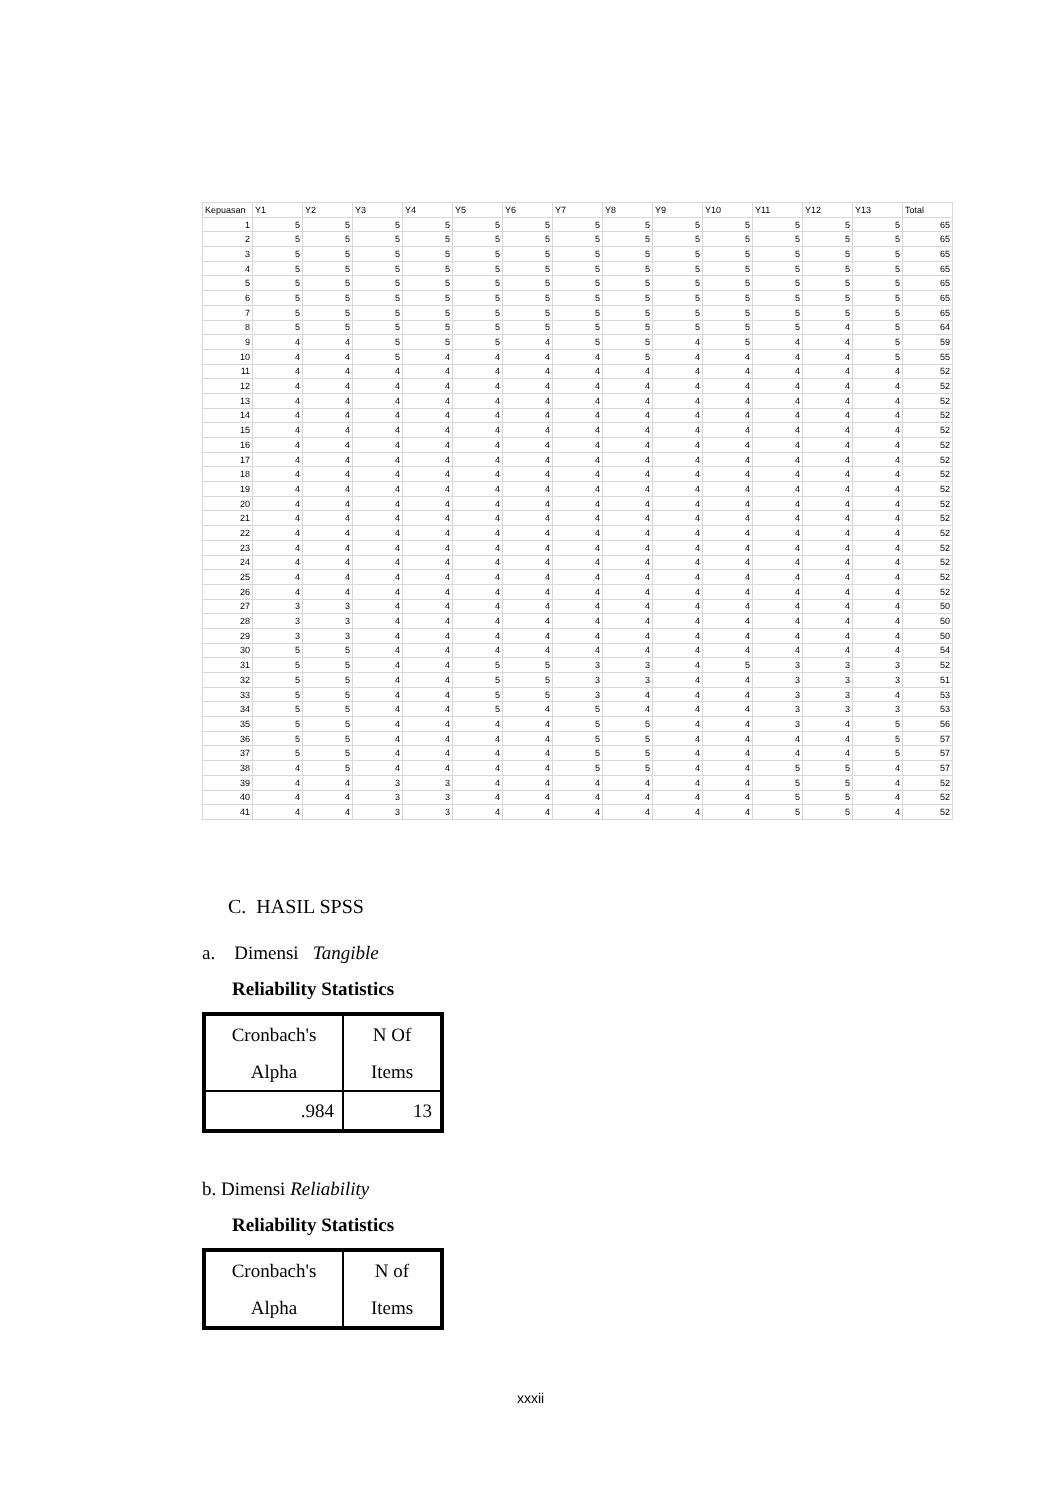| Kepuasan | Y1 | Y2 | Y3 | Y4 | Y5 | Y6 | Y7 | Y8 | Y9 | Y10 | Y11 | Y12 | Y13 | Total |
| --- | --- | --- | --- | --- | --- | --- | --- | --- | --- | --- | --- | --- | --- | --- |
| 1 | 5 | 5 | 5 | 5 | 5 | 5 | 5 | 5 | 5 | 5 | 5 | 5 | 5 | 65 |
| 2 | 5 | 5 | 5 | 5 | 5 | 5 | 5 | 5 | 5 | 5 | 5 | 5 | 5 | 65 |
| 3 | 5 | 5 | 5 | 5 | 5 | 5 | 5 | 5 | 5 | 5 | 5 | 5 | 5 | 65 |
| 4 | 5 | 5 | 5 | 5 | 5 | 5 | 5 | 5 | 5 | 5 | 5 | 5 | 5 | 65 |
| 5 | 5 | 5 | 5 | 5 | 5 | 5 | 5 | 5 | 5 | 5 | 5 | 5 | 5 | 65 |
| 6 | 5 | 5 | 5 | 5 | 5 | 5 | 5 | 5 | 5 | 5 | 5 | 5 | 5 | 65 |
| 7 | 5 | 5 | 5 | 5 | 5 | 5 | 5 | 5 | 5 | 5 | 5 | 5 | 5 | 65 |
| 8 | 5 | 5 | 5 | 5 | 5 | 5 | 5 | 5 | 5 | 5 | 5 | 4 | 5 | 64 |
| 9 | 4 | 4 | 5 | 5 | 5 | 4 | 5 | 5 | 4 | 5 | 4 | 4 | 5 | 59 |
| 10 | 4 | 4 | 5 | 4 | 4 | 4 | 4 | 5 | 4 | 4 | 4 | 4 | 5 | 55 |
| 11 | 4 | 4 | 4 | 4 | 4 | 4 | 4 | 4 | 4 | 4 | 4 | 4 | 4 | 52 |
| 12 | 4 | 4 | 4 | 4 | 4 | 4 | 4 | 4 | 4 | 4 | 4 | 4 | 4 | 52 |
| 13 | 4 | 4 | 4 | 4 | 4 | 4 | 4 | 4 | 4 | 4 | 4 | 4 | 4 | 52 |
| 14 | 4 | 4 | 4 | 4 | 4 | 4 | 4 | 4 | 4 | 4 | 4 | 4 | 4 | 52 |
| 15 | 4 | 4 | 4 | 4 | 4 | 4 | 4 | 4 | 4 | 4 | 4 | 4 | 4 | 52 |
| 16 | 4 | 4 | 4 | 4 | 4 | 4 | 4 | 4 | 4 | 4 | 4 | 4 | 4 | 52 |
| 17 | 4 | 4 | 4 | 4 | 4 | 4 | 4 | 4 | 4 | 4 | 4 | 4 | 4 | 52 |
| 18 | 4 | 4 | 4 | 4 | 4 | 4 | 4 | 4 | 4 | 4 | 4 | 4 | 4 | 52 |
| 19 | 4 | 4 | 4 | 4 | 4 | 4 | 4 | 4 | 4 | 4 | 4 | 4 | 4 | 52 |
| 20 | 4 | 4 | 4 | 4 | 4 | 4 | 4 | 4 | 4 | 4 | 4 | 4 | 4 | 52 |
| 21 | 4 | 4 | 4 | 4 | 4 | 4 | 4 | 4 | 4 | 4 | 4 | 4 | 4 | 52 |
| 22 | 4 | 4 | 4 | 4 | 4 | 4 | 4 | 4 | 4 | 4 | 4 | 4 | 4 | 52 |
| 23 | 4 | 4 | 4 | 4 | 4 | 4 | 4 | 4 | 4 | 4 | 4 | 4 | 4 | 52 |
| 24 | 4 | 4 | 4 | 4 | 4 | 4 | 4 | 4 | 4 | 4 | 4 | 4 | 4 | 52 |
| 25 | 4 | 4 | 4 | 4 | 4 | 4 | 4 | 4 | 4 | 4 | 4 | 4 | 4 | 52 |
| 26 | 4 | 4 | 4 | 4 | 4 | 4 | 4 | 4 | 4 | 4 | 4 | 4 | 4 | 52 |
| 27 | 3 | 3 | 4 | 4 | 4 | 4 | 4 | 4 | 4 | 4 | 4 | 4 | 4 | 50 |
| 28 | 3 | 3 | 4 | 4 | 4 | 4 | 4 | 4 | 4 | 4 | 4 | 4 | 4 | 50 |
| 29 | 3 | 3 | 4 | 4 | 4 | 4 | 4 | 4 | 4 | 4 | 4 | 4 | 4 | 50 |
| 30 | 5 | 5 | 4 | 4 | 4 | 4 | 4 | 4 | 4 | 4 | 4 | 4 | 4 | 54 |
| 31 | 5 | 5 | 4 | 4 | 5 | 5 | 3 | 3 | 4 | 5 | 3 | 3 | 3 | 52 |
| 32 | 5 | 5 | 4 | 4 | 5 | 5 | 3 | 3 | 4 | 4 | 3 | 3 | 3 | 51 |
| 33 | 5 | 5 | 4 | 4 | 5 | 5 | 3 | 4 | 4 | 4 | 3 | 3 | 4 | 53 |
| 34 | 5 | 5 | 4 | 4 | 5 | 4 | 5 | 4 | 4 | 4 | 3 | 3 | 3 | 53 |
| 35 | 5 | 5 | 4 | 4 | 4 | 4 | 5 | 5 | 4 | 4 | 3 | 4 | 5 | 56 |
| 36 | 5 | 5 | 4 | 4 | 4 | 4 | 5 | 5 | 4 | 4 | 4 | 4 | 5 | 57 |
| 37 | 5 | 5 | 4 | 4 | 4 | 4 | 5 | 5 | 4 | 4 | 4 | 4 | 5 | 57 |
| 38 | 4 | 5 | 4 | 4 | 4 | 4 | 5 | 5 | 4 | 4 | 5 | 5 | 4 | 57 |
| 39 | 4 | 4 | 3 | 3 | 4 | 4 | 4 | 4 | 4 | 4 | 5 | 5 | 4 | 52 |
| 40 | 4 | 4 | 3 | 3 | 4 | 4 | 4 | 4 | 4 | 4 | 5 | 5 | 4 | 52 |
| 41 | 4 | 4 | 3 | 3 | 4 | 4 | 4 | 4 | 4 | 4 | 5 | 5 | 4 | 52 |
C. HASIL SPSS
a. Dimensi Tangible
Reliability Statistics
| Cronbach's Alpha | N Of Items |
| .984 | 13 |
b. Dimensi Reliability
Reliability Statistics
| Cronbach's Alpha | N of Items |
xxxii